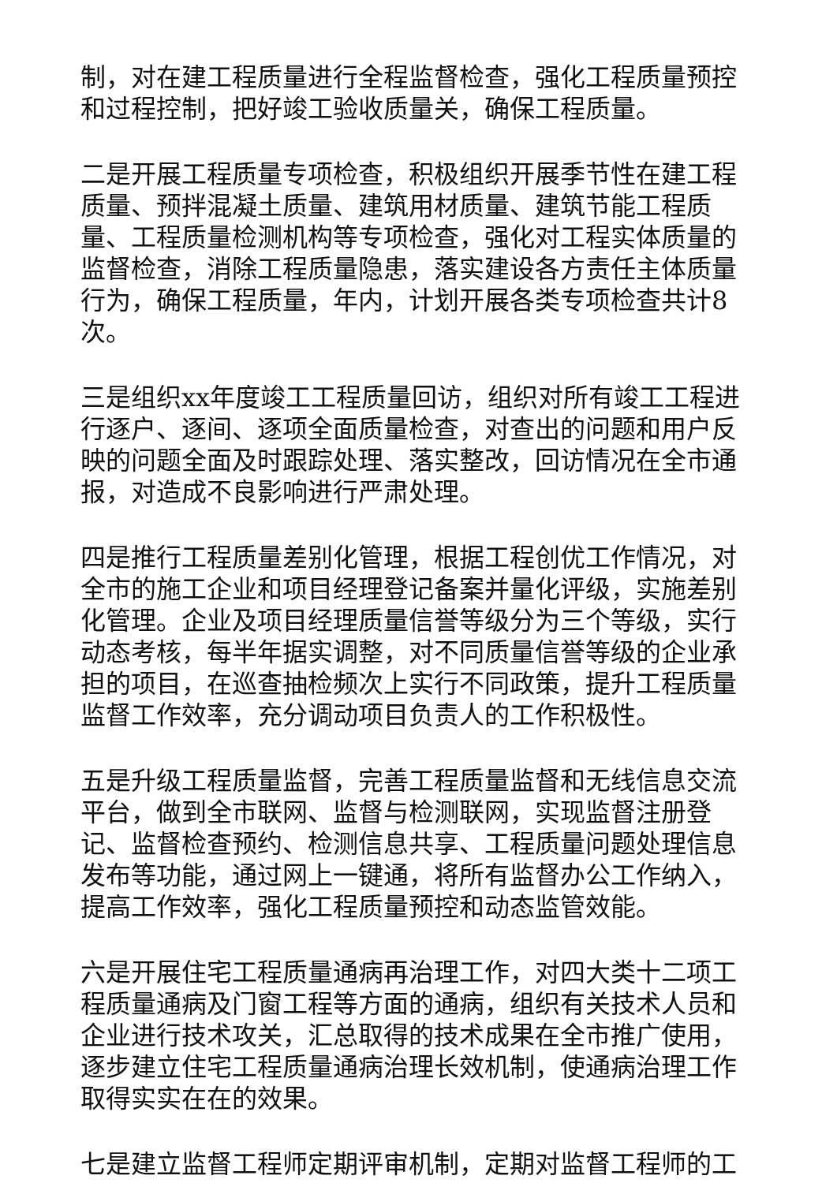制，对在建工程质量进行全程监督检查，强化工程质量预控和过程控制，把好竣工验收质量关，确保工程质量。
二是开展工程质量专项检查，积极组织开展季节性在建工程质量、预拌混凝土质量、建筑用材质量、建筑节能工程质量、工程质量检测机构等专项检查，强化对工程实体质量的监督检查，消除工程质量隐患，落实建设各方责任主体质量行为，确保工程质量，年内，计划开展各类专项检查共计8次。
三是组织xx年度竣工工程质量回访，组织对所有竣工工程进行逐户、逐间、逐项全面质量检查，对查出的问题和用户反映的问题全面及时跟踪处理、落实整改，回访情况在全市通报，对造成不良影响进行严肃处理。
四是推行工程质量差别化管理，根据工程创优工作情况，对全市的施工企业和项目经理登记备案并量化评级，实施差别化管理。企业及项目经理质量信誉等级分为三个等级，实行动态考核，每半年据实调整，对不同质量信誉等级的企业承担的项目，在巡查抽检频次上实行不同政策，提升工程质量监督工作效率，充分调动项目负责人的工作积极性。
五是升级工程质量监督，完善工程质量监督和无线信息交流平台，做到全市联网、监督与检测联网，实现监督注册登记、监督检查预约、检测信息共享、工程质量问题处理信息发布等功能，通过网上一键通，将所有监督办公工作纳入，提高工作效率，强化工程质量预控和动态监管效能。
六是开展住宅工程质量通病再治理工作，对四大类十二项工程质量通病及门窗工程等方面的通病，组织有关技术人员和企业进行技术攻关，汇总取得的技术成果在全市推广使用，逐步建立住宅工程质量通病治理长效机制，使通病治理工作取得实实在在的效果。
七是建立监督工程师定期评审机制，定期对监督工程师的工